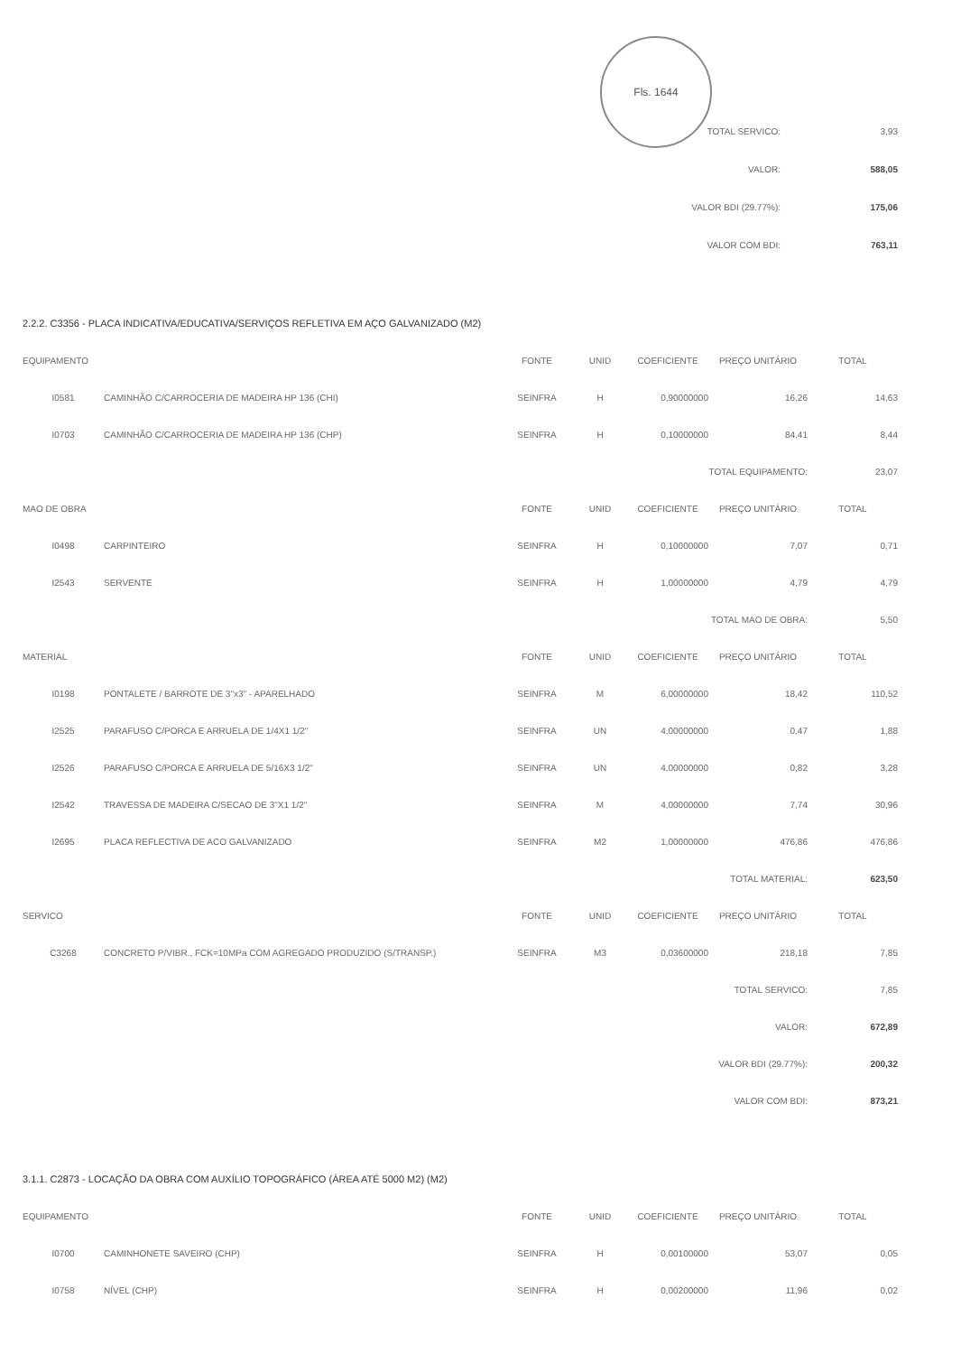Fls. 1644
| TOTAL SERVICO: | 3,93 |
| VALOR: | 588,05 |
| VALOR BDI (29.77%): | 175,06 |
| VALOR COM BDI: | 763,11 |
2.2.2. C3356 - PLACA INDICATIVA/EDUCATIVA/SERVIÇOS REFLETIVA EM AÇO GALVANIZADO (M2)
| EQUIPAMENTO | | FONTE | UNID | COEFICIENTE | PREÇO UNITÁRIO | TOTAL |
| --- | --- | --- | --- | --- | --- | --- |
| I0581 | CAMINHÃO C/CARROCERIA DE MADEIRA HP 136 (CHI) | SEINFRA | H | 0,90000000 | 16,26 | 14,63 |
| I0703 | CAMINHÃO C/CARROCERIA DE MADEIRA HP 136 (CHP) | SEINFRA | H | 0,10000000 | 84,41 | 8,44 |
| TOTAL EQUIPAMENTO: | | | | | | 23,07 |
| MAO DE OBRA | | FONTE | UNID | COEFICIENTE | PREÇO UNITÁRIO | TOTAL |
| I0498 | CARPINTEIRO | SEINFRA | H | 0,10000000 | 7,07 | 0,71 |
| I2543 | SERVENTE | SEINFRA | H | 1,00000000 | 4,79 | 4,79 |
| TOTAL MAO DE OBRA: | | | | | | 5,50 |
| MATERIAL | | FONTE | UNID | COEFICIENTE | PREÇO UNITÁRIO | TOTAL |
| I0198 | PONTALETE / BARROTE DE 3"x3" - APARELHADO | SEINFRA | M | 6,00000000 | 18,42 | 110,52 |
| I2525 | PARAFUSO C/PORCA E ARRUELA DE 1/4X1 1/2" | SEINFRA | UN | 4,00000000 | 0,47 | 1,88 |
| I2526 | PARAFUSO C/PORCA E ARRUELA DE 5/16X3 1/2" | SEINFRA | UN | 4,00000000 | 0,82 | 3,28 |
| I2542 | TRAVESSA DE MADEIRA C/SECAO DE 3"X1 1/2" | SEINFRA | M | 4,00000000 | 7,74 | 30,96 |
| I2695 | PLACA REFLECTIVA DE ACO GALVANIZADO | SEINFRA | M2 | 1,00000000 | 476,86 | 476,86 |
| TOTAL MATERIAL: | | | | | | 623,50 |
| SERVICO | | FONTE | UNID | COEFICIENTE | PREÇO UNITÁRIO | TOTAL |
| C3268 | CONCRETO P/VIBR., FCK=10MPa COM AGREGADO PRODUZIDO (S/TRANSP.) | SEINFRA | M3 | 0,03600000 | 218,18 | 7,85 |
| TOTAL SERVICO: | | | | | | 7,85 |
| VALOR: | | | | | | 672,89 |
| VALOR BDI (29.77%): | | | | | | 200,32 |
| VALOR COM BDI: | | | | | | 873,21 |
3.1.1. C2873 - LOCAÇÃO DA OBRA COM AUXÍLIO TOPOGRÁFICO (ÁREA ATÉ 5000 M2) (M2)
| EQUIPAMENTO | | FONTE | UNID | COEFICIENTE | PREÇO UNITÁRIO | TOTAL |
| --- | --- | --- | --- | --- | --- | --- |
| I0700 | CAMINHONETE SAVEIRO (CHP) | SEINFRA | H | 0,00100000 | 53,07 | 0,05 |
| I0758 | NÍVEL (CHP) | SEINFRA | H | 0,00200000 | 11,96 | 0,02 |